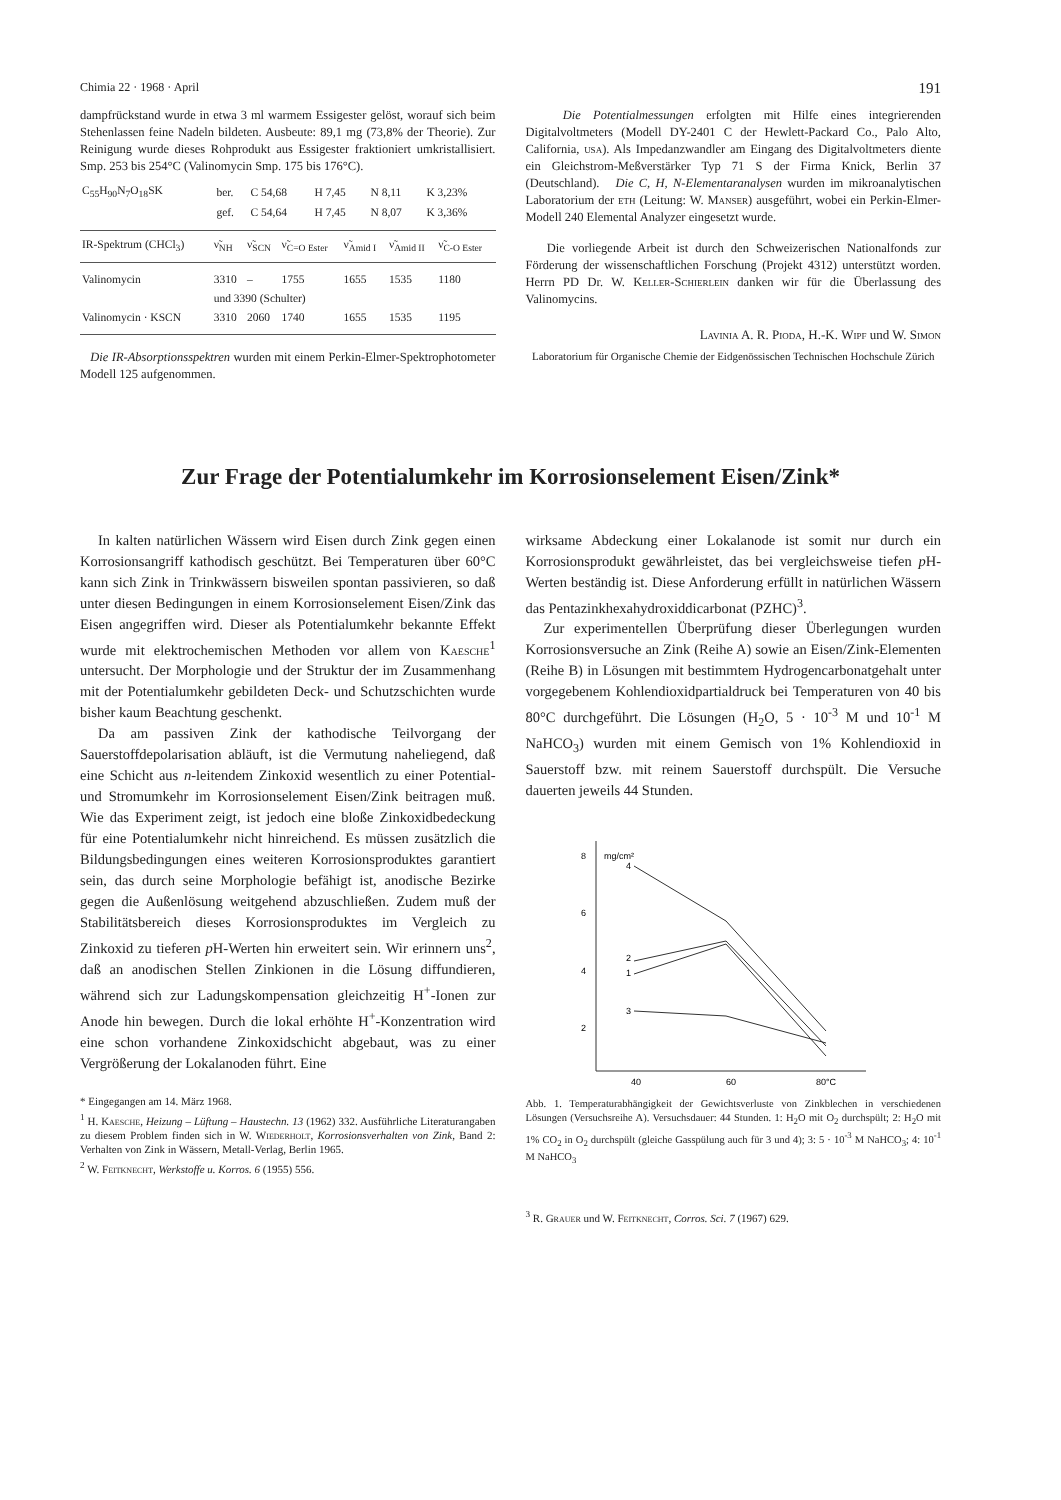Chimia 22 · 1968 · April 191
dampfrückstand wurde in etwa 3 ml warmem Essigester gelöst, worauf sich beim Stehenlassen feine Nadeln bildeten. Ausbeute: 89,1 mg (73,8% der Theorie). Zur Reinigung wurde dieses Rohprodukt aus Essigester fraktioniert umkristallisiert. Smp. 253 bis 254°C (Valinomycin Smp. 175 bis 176°C).
| C<sub>55</sub>H<sub>90</sub>N<sub>7</sub>O<sub>18</sub>SK | ber. | C 54,68 | H 7,45 | N 8,11 | K 3,23% |
| | gef. | C 54,64 | H 7,45 | N 8,07 | K 3,36% |
| IR-Spektrum (CHCl<sub>3</sub>) | ν̃<sub>NH</sub> | ν̃<sub>SCN</sub> | ν̃<sub>C=O Ester</sub> | ν̃<sub>Amid I</sub> | ν̃<sub>Amid II</sub> | ν̃<sub>C-O Ester</sub> |
| --- | --- | --- | --- | --- | --- | --- |
| Valinomycin | 3310 | – | 1755 | 1655 | 1535 | 1180 |
| | und 3390 (Schulter) | | | | | |
| Valinomycin · KSCN | 3310 | 2060 | 1740 | 1655 | 1535 | 1195 |
Die IR-Absorptionsspektren wurden mit einem Perkin-Elmer-Spektrophotometer Modell 125 aufgenommen.
Die Potentialmessungen erfolgten mit Hilfe eines integrierenden Digitalvoltmeters (Modell DY-2401 C der Hewlett-Packard Co., Palo Alto, California, usa). Als Impedanzwandler am Eingang des Digitalvoltmeters diente ein Gleichstrom-Meßverstärker Typ 71 S der Firma Knick, Berlin 37 (Deutschland). Die C, H, N-Elementaranalysen wurden im mikroanalytischen Laboratorium der eth (Leitung: W. Manser) ausgeführt, wobei ein Perkin-Elmer-Modell 240 Elemental Analyzer eingesetzt wurde.
Die vorliegende Arbeit ist durch den Schweizerischen Nationalfonds zur Förderung der wissenschaftlichen Forschung (Projekt 4312) unterstützt worden. Herrn PD Dr. W. Keller-Schierlein danken wir für die Überlassung des Valinomycins.
Lavinia A. R. Pioda, H.-K. Wipf und W. Simon
Laboratorium für Organische Chemie der Eidgenössischen Technischen Hochschule Zürich
Zur Frage der Potentialumkehr im Korrosionselement Eisen/Zink*
In kalten natürlichen Wässern wird Eisen durch Zink gegen einen Korrosionsangriff kathodisch geschützt. Bei Temperaturen über 60°C kann sich Zink in Trinkwässern bisweilen spontan passivieren, so daß unter diesen Bedingungen in einem Korrosionselement Eisen/Zink das Eisen angegriffen wird. Dieser als Potentialumkehr bekannte Effekt wurde mit elektrochemischen Methoden vor allem von Kaesche<sup>1</sup> untersucht. Der Morphologie und der Struktur der im Zusammenhang mit der Potentialumkehr gebildeten Deck- und Schutzschichten wurde bisher kaum Beachtung geschenkt.
Da am passiven Zink der kathodische Teilvorgang der Sauerstoffdepolarisation abläuft, ist die Vermutung naheliegend, daß eine Schicht aus n-leitendem Zinkoxid wesentlich zu einer Potential- und Stromumkehr im Korrosionselement Eisen/Zink beitragen muß. Wie das Experiment zeigt, ist jedoch eine bloße Zinkoxidbedeckung für eine Potentialumkehr nicht hinreichend. Es müssen zusätzlich die Bildungsbedingungen eines weiteren Korrosionsproduktes garantiert sein, das durch seine Morphologie befähigt ist, anodische Bezirke gegen die Außenlösung weitgehend abzuschließen. Zudem muß der Stabilitätsbereich dieses Korrosionsproduktes im Vergleich zu Zinkoxid zu tieferen p H-Werten hin erweitert sein. Wir erinnern uns<sup>2</sup>, daß an anodischen Stellen Zinkionen in die Lösung diffundieren, während sich zur Ladungskompensation gleichzeitig H<sup>+</sup>-Ionen zur Anode hin bewegen. Durch die lokal erhöhte H<sup>+</sup>-Konzentration wird eine schon vorhandene Zinkoxidschicht abgebaut, was zu einer Vergrößerung der Lokalanoden führt. Eine
* Eingegangen am 14. März 1968.
<sup>1</sup> H. Kaesche, Heizung – Lüftung – Haustechn. 13 (1962) 332. Ausführliche Literaturangaben zu diesem Problem finden sich in W. Wiederholt, Korrosionsverhalten von Zink, Band 2: Verhalten von Zink in Wässern, Metall-Verlag, Berlin 1965.
<sup>2</sup> W. Feitknecht, Werkstoffe u. Korros. 6 (1955) 556.
wirksame Abdeckung einer Lokalanode ist somit nur durch ein Korrosionsprodukt gewährleistet, das bei vergleichsweise tiefen p H-Werten beständig ist. Diese Anforderung erfüllt in natürlichen Wässern das Pentazinkhexahydroxiddicarbonat (PZHC)<sup>3</sup>.
Zur experimentellen Überprüfung dieser Überlegungen wurden Korrosionsversuche an Zink (Reihe A) sowie an Eisen/Zink-Elementen (Reihe B) in Lösungen mit bestimmtem Hydrogencarbonatgehalt unter vorgegebenem Kohlendioxidpartialdruck bei Temperaturen von 40 bis 80°C durchgeführt. Die Lösungen (H<sub>2</sub>O, 5 · 10<sup>-3</sup> M und 10<sup>-1</sup> M NaHCO<sub>3</sub>) wurden mit einem Gemisch von 1% Kohlendioxid in Sauerstoff bzw. mit reinem Sauerstoff durchspült. Die Versuche dauerten jeweils 44 Stunden.
8
mg/cm²
6
4
2
40
60
80°C
4
2
1
3
Abb. 1. Temperaturabhängigkeit der Gewichtsverluste von Zinkblechen in verschiedenen Lösungen (Versuchsreihe A). Versuchsdauer: 44 Stunden. 1: H<sub>2</sub>O mit O<sub>2</sub> durchspült; 2: H<sub>2</sub>O mit 1% CO<sub>2</sub> in O<sub>2</sub> durchspült (gleiche Gasspülung auch für 3 und 4); 3: 5 · 10<sup>-3</sup> M NaHCO<sub>3</sub>; 4: 10<sup>-1</sup> M NaHCO<sub>3</sub>
<sup>3</sup> R. Grauer und W. Feitknecht, Corros. Sci. 7 (1967) 629.